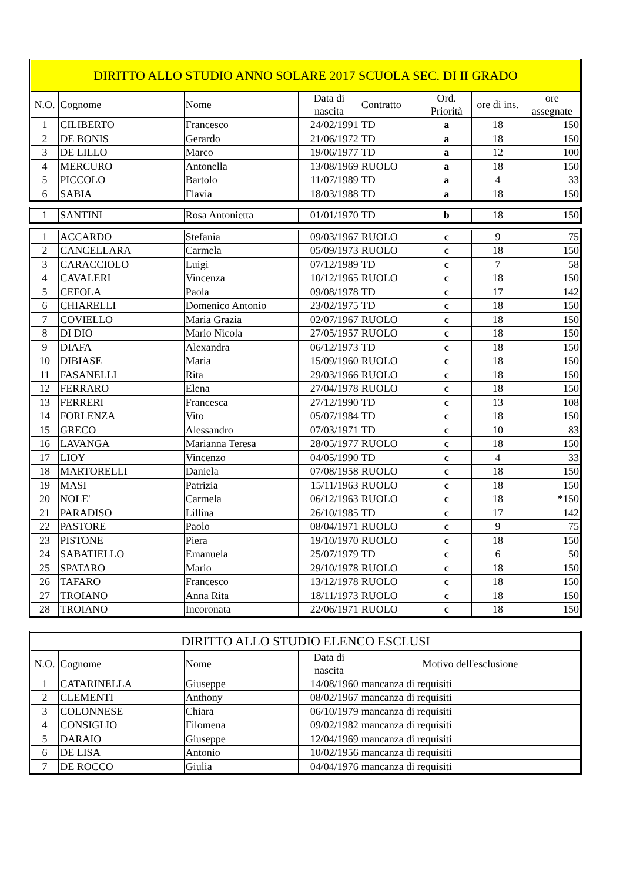| DIRITTO ALLO STUDIO ANNO SOLARE 2017 SCUOLA SEC. DI II GRADO | | | | | | | |
| N.O. | Cognome | Nome | Data di nascita | Contratto | Ord. Priorità | ore di ins. | ore assegnate |
| 1 | CILIBERTO | Francesco | 24/02/1991 | TD | a | 18 | 150 |
| 2 | DE BONIS | Gerardo | 21/06/1972 | TD | a | 18 | 150 |
| 3 | DE LILLO | Marco | 19/06/1977 | TD | a | 12 | 100 |
| 4 | MERCURO | Antonella | 13/08/1969 | RUOLO | a | 18 | 150 |
| 5 | PICCOLO | Bartolo | 11/07/1989 | TD | a | 4 | 33 |
| 6 | SABIA | Flavia | 18/03/1988 | TD | a | 18 | 150 |
| 1 | SANTINI | Rosa Antonietta | 01/01/1970 | TD | b | 18 | 150 |
| 1 | ACCARDO | Stefania | 09/03/1967 | RUOLO | c | 9 | 75 |
| 2 | CANCELLARA | Carmela | 05/09/1973 | RUOLO | c | 18 | 150 |
| 3 | CARACCIOLO | Luigi | 07/12/1989 | TD | c | 7 | 58 |
| 4 | CAVALERI | Vincenza | 10/12/1965 | RUOLO | c | 18 | 150 |
| 5 | CEFOLA | Paola | 09/08/1978 | TD | c | 17 | 142 |
| 6 | CHIARELLI | Domenico Antonio | 23/02/1975 | TD | c | 18 | 150 |
| 7 | COVIELLO | Maria Grazia | 02/07/1967 | RUOLO | c | 18 | 150 |
| 8 | DI DIO | Mario Nicola | 27/05/1957 | RUOLO | c | 18 | 150 |
| 9 | DIAFA | Alexandra | 06/12/1973 | TD | c | 18 | 150 |
| 10 | DIBIASE | Maria | 15/09/1960 | RUOLO | c | 18 | 150 |
| 11 | FASANELLI | Rita | 29/03/1966 | RUOLO | c | 18 | 150 |
| 12 | FERRARO | Elena | 27/04/1978 | RUOLO | c | 18 | 150 |
| 13 | FERRERI | Francesca | 27/12/1990 | TD | c | 13 | 108 |
| 14 | FORLENZA | Vito | 05/07/1984 | TD | c | 18 | 150 |
| 15 | GRECO | Alessandro | 07/03/1971 | TD | c | 10 | 83 |
| 16 | LAVANGA | Marianna Teresa | 28/05/1977 | RUOLO | c | 18 | 150 |
| 17 | LIOY | Vincenzo | 04/05/1990 | TD | c | 4 | 33 |
| 18 | MARTORELLI | Daniela | 07/08/1958 | RUOLO | c | 18 | 150 |
| 19 | MASI | Patrizia | 15/11/1963 | RUOLO | c | 18 | 150 |
| 20 | NOLE' | Carmela | 06/12/1963 | RUOLO | c | 18 | *150 |
| 21 | PARADISO | Lillina | 26/10/1985 | TD | c | 17 | 142 |
| 22 | PASTORE | Paolo | 08/04/1971 | RUOLO | c | 9 | 75 |
| 23 | PISTONE | Piera | 19/10/1970 | RUOLO | c | 18 | 150 |
| 24 | SABATIELLO | Emanuela | 25/07/1979 | TD | c | 6 | 50 |
| 25 | SPATARO | Mario | 29/10/1978 | RUOLO | c | 18 | 150 |
| 26 | TAFARO | Francesco | 13/12/1978 | RUOLO | c | 18 | 150 |
| 27 | TROIANO | Anna Rita | 18/11/1973 | RUOLO | c | 18 | 150 |
| 28 | TROIANO | Incoronata | 22/06/1971 | RUOLO | c | 18 | 150 |
| DIRITTO ALLO STUDIO ELENCO ESCLUSI | | | | |
| N.O. | Cognome | Nome | Data di nascita | Motivo dell'esclusione |
| 1 | CATARINELLA | Giuseppe | 14/08/1960 | mancanza di requisiti |
| 2 | CLEMENTI | Anthony | 08/02/1967 | mancanza di requisiti |
| 3 | COLONNESE | Chiara | 06/10/1979 | mancanza di requisiti |
| 4 | CONSIGLIO | Filomena | 09/02/1982 | mancanza di requisiti |
| 5 | DARAIO | Giuseppe | 12/04/1969 | mancanza di requisiti |
| 6 | DE LISA | Antonio | 10/02/1956 | mancanza di requisiti |
| 7 | DE ROCCO | Giulia | 04/04/1976 | mancanza di requisiti |